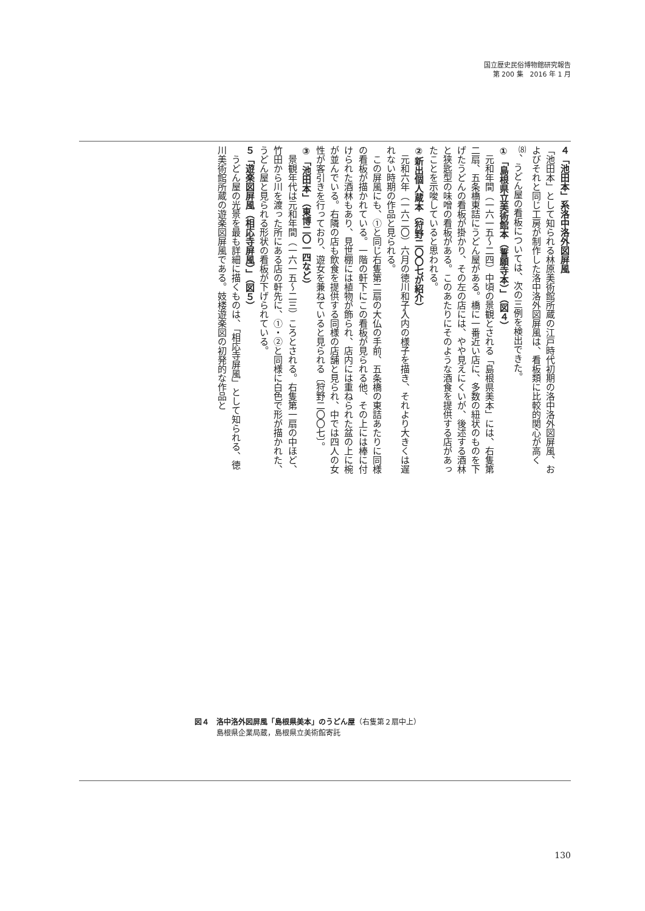国立歴史民俗博物館研究報告
第 200 集　2016 年 1 月
４「池田本」系洛中洛外図屏風
「池田本」として知られる林原美術館所蔵の江戸時代初期の洛中洛外図屏風、およびそれと同じ工房が制作した洛中洛外図屏風は、看板類に比較的関心が高く<sup>⑻</sup>、うどん屋の看板については、次の三例を検出できた。
①「島根県立美術館本（誓願寺本）」（図４）
　元和年間（一六一五～二四）中頃の景観とされる「島根県美本」には、右隻第二扇、五条橋東詰にうどん屋がある。橋に一番近い店に、多数の紐状のものを下げたうどんの看板が掛かり、その左の店には、やや見えにくいが、後述する酒林と狭匙型の味噌の看板がある。このあたりにそのような酒食を提供する店があったことを示唆していると思われる。
②新出個人蔵本（狩野二〇〇七が紹介）
　元和六年（一六二〇）六月の徳川和子入内の様子を描き、それより大きくは遅れない時期の作品と見られる。
　この屏風にも、①と同じ右隻第二扇の大仏の手前、五条橋の東詰あたりに同様の看板が描かれている。一階の軒下にこの看板が見られる他、その上には棒に付けられた酒林もあり、見世棚には植物が飾られ、店内には重ねられた盆の上に椀が並んでいる。右隣の店も飲食を提供する同様の店舗と見られ、中では四人の女性が客引きを行っており、遊女を兼ねていると見られる〔狩野二〇〇七〕。
③「池田本」（東博二〇一四など）
　景観年代は元和年間（一六一五～二三）ころとされる。右隻第一扇の中ほど、竹田から川を渡った所にある店の軒先に、①・②と同様に白色で形が描かれた、うどん屋と見られる形状の看板が下げられている。
５「遊楽図屏風（相応寺屏風）」（図５）
　うどん屋の光景を最も詳細に描くものは、「相応寺屏風」として知られる、徳川美術館所蔵の遊楽図屏風である。妓楼遊楽図の初発的な作品と
図４　洛中洛外図屏風「島根県美本」のうどん屋（右隻第２扇中上）
　　　島根県企業局蔵，島根県立美術館寄託
130